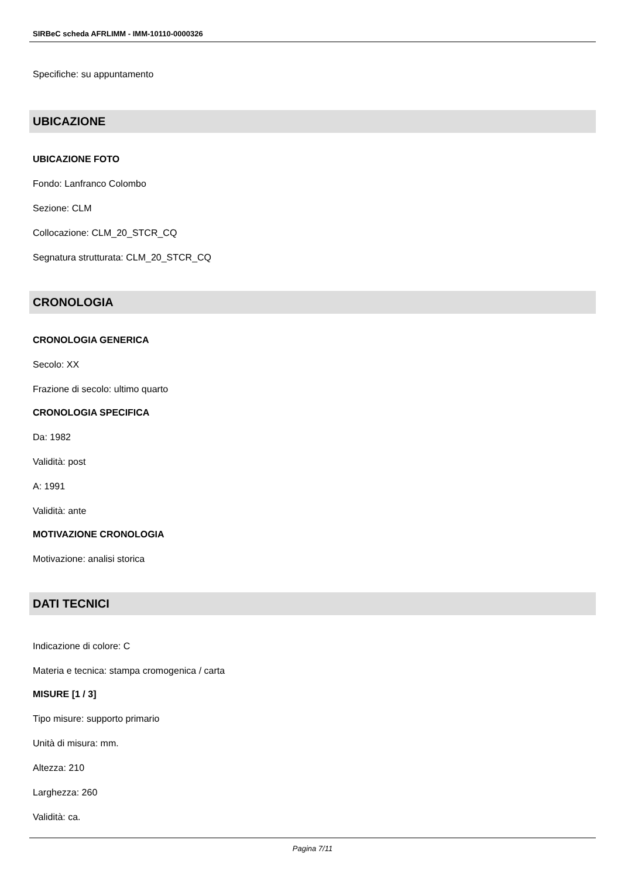SIRBeC scheda AFRLIMM - IMM-10110-0000326
Specifiche: su appuntamento
UBICAZIONE
UBICAZIONE FOTO
Fondo: Lanfranco Colombo
Sezione: CLM
Collocazione: CLM_20_STCR_CQ
Segnatura strutturata: CLM_20_STCR_CQ
CRONOLOGIA
CRONOLOGIA GENERICA
Secolo: XX
Frazione di secolo: ultimo quarto
CRONOLOGIA SPECIFICA
Da: 1982
Validità: post
A: 1991
Validità: ante
MOTIVAZIONE CRONOLOGIA
Motivazione: analisi storica
DATI TECNICI
Indicazione di colore: C
Materia e tecnica: stampa cromogenica / carta
MISURE [1 / 3]
Tipo misure: supporto primario
Unità di misura: mm.
Altezza: 210
Larghezza: 260
Validità: ca.
Pagina 7/11